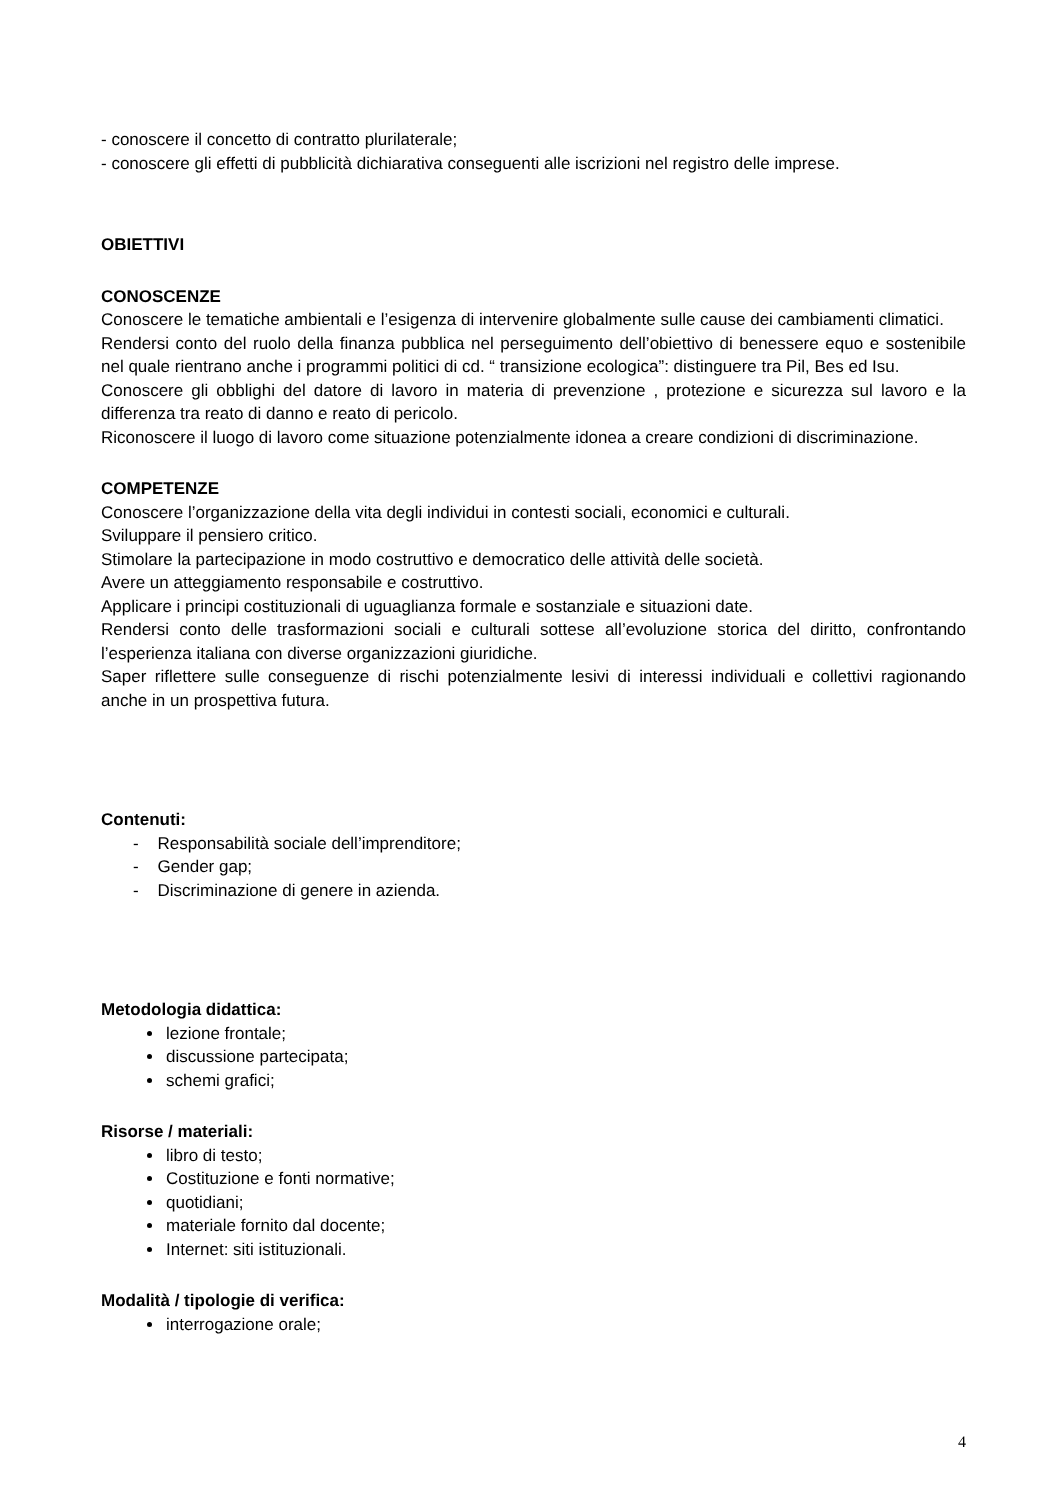- conoscere il concetto di contratto plurilaterale;
- conoscere gli effetti di pubblicità dichiarativa conseguenti alle iscrizioni nel registro delle imprese.
OBIETTIVI
CONOSCENZE
Conoscere le tematiche ambientali e l’esigenza di intervenire globalmente sulle cause dei cambiamenti climatici.
Rendersi conto del ruolo della finanza pubblica nel perseguimento dell’obiettivo di benessere equo e sostenibile nel quale rientrano anche i programmi politici di cd. “ transizione ecologica”: distinguere tra Pil, Bes ed Isu.
Conoscere gli obblighi del datore di lavoro in materia di prevenzione , protezione e sicurezza sul lavoro e la differenza tra reato di danno e reato di pericolo.
Riconoscere il luogo di lavoro come situazione potenzialmente idonea a creare condizioni di discriminazione.
COMPETENZE
Conoscere l’organizzazione della vita degli individui in contesti sociali, economici e culturali.
Sviluppare il pensiero critico.
Stimolare la partecipazione in modo costruttivo e democratico delle attività delle società.
Avere un atteggiamento responsabile e costruttivo.
Applicare i principi costituzionali di uguaglianza formale e sostanziale e situazioni date.
Rendersi conto delle trasformazioni sociali e culturali sottese all’evoluzione storica del diritto, confrontando l’esperienza italiana con diverse organizzazioni giuridiche.
Saper riflettere sulle conseguenze di rischi potenzialmente lesivi di interessi individuali e collettivi ragionando anche in un prospettiva futura.
Contenuti:
- Responsabilità sociale dell’imprenditore;
- Gender gap;
- Discriminazione di genere in azienda.
Metodologia didattica:
lezione frontale;
discussione partecipata;
schemi grafici;
Risorse / materiali:
libro di testo;
Costituzione e fonti normative;
quotidiani;
materiale fornito dal docente;
Internet: siti istituzionali.
Modalità / tipologie di verifica:
interrogazione orale;
4